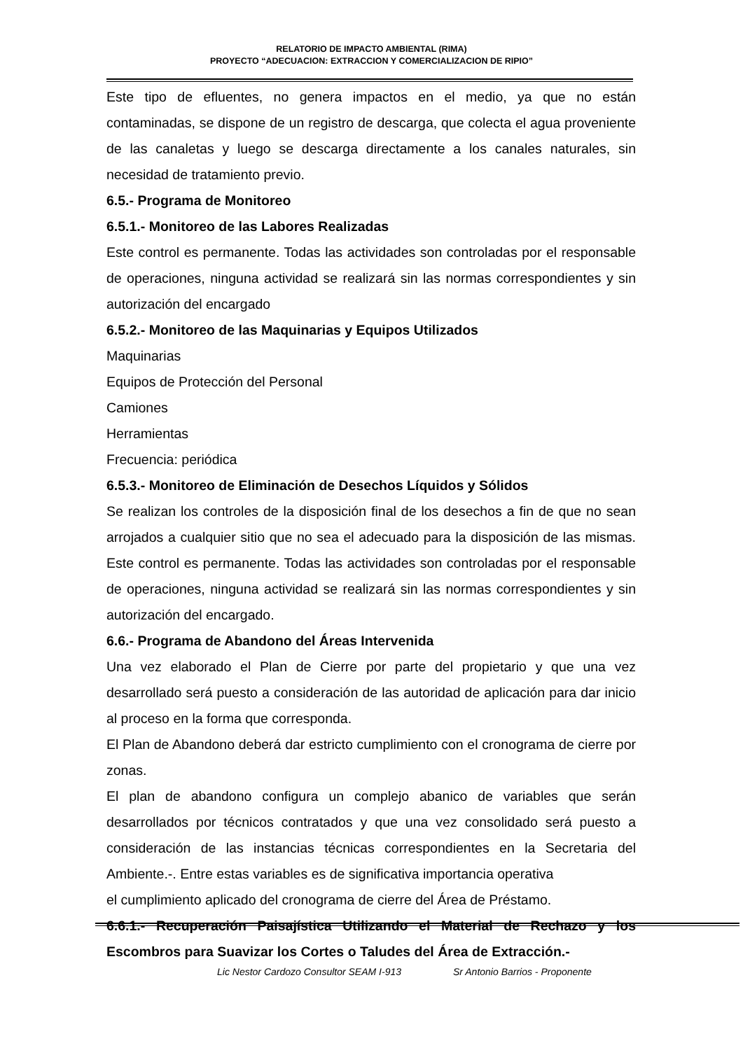RELATORIO DE IMPACTO AMBIENTAL (RIMA)
PROYECTO “ADECUACION: EXTRACCION Y COMERCIALIZACION DE RIPIO”
Este tipo de efluentes, no genera impactos en el medio, ya que no están contaminadas, se dispone de un registro de descarga, que colecta el agua proveniente de las canaletas y luego se descarga directamente a los canales naturales, sin necesidad de tratamiento previo.
6.5.- Programa de Monitoreo
6.5.1.- Monitoreo de las Labores Realizadas
Este control es permanente. Todas las actividades son controladas por el responsable de operaciones, ninguna actividad se realizará sin las normas correspondientes y sin autorización del encargado
6.5.2.- Monitoreo de las Maquinarias y Equipos Utilizados
Maquinarias
Equipos de Protección del Personal
Camiones
Herramientas
Frecuencia: periódica
6.5.3.- Monitoreo de Eliminación de Desechos Líquidos y Sólidos
Se realizan los controles de la disposición final de los desechos a fin de que no sean arrojados a cualquier sitio que no sea el adecuado para la disposición de las mismas. Este control es permanente. Todas las actividades son controladas por el responsable de operaciones, ninguna actividad se realizará sin las normas correspondientes y sin autorización del encargado.
6.6.- Programa de Abandono del Áreas Intervenida
Una vez elaborado el Plan de Cierre por parte del propietario y que una vez desarrollado será puesto a consideración de las autoridad de aplicación para dar inicio al proceso en la forma que corresponda.
El Plan de Abandono deberá dar estricto cumplimiento con el cronograma de cierre por zonas.
El plan de abandono configura un complejo abanico de variables que serán desarrollados por técnicos contratados y que una vez consolidado será puesto a consideración de las instancias técnicas correspondientes en la Secretaria del Ambiente.-. Entre estas variables es de significativa importancia operativa
el cumplimiento aplicado del cronograma de cierre del Área de Préstamo.
6.6.1.- Recuperación Paisajística Utilizando el Material de Rechazo y los Escombros para Suavizar los Cortes o Taludes del Área de Extracción.-
Lic Nestor Cardozo Consultor SEAM I-913 Sr Antonio Barrios - Proponente